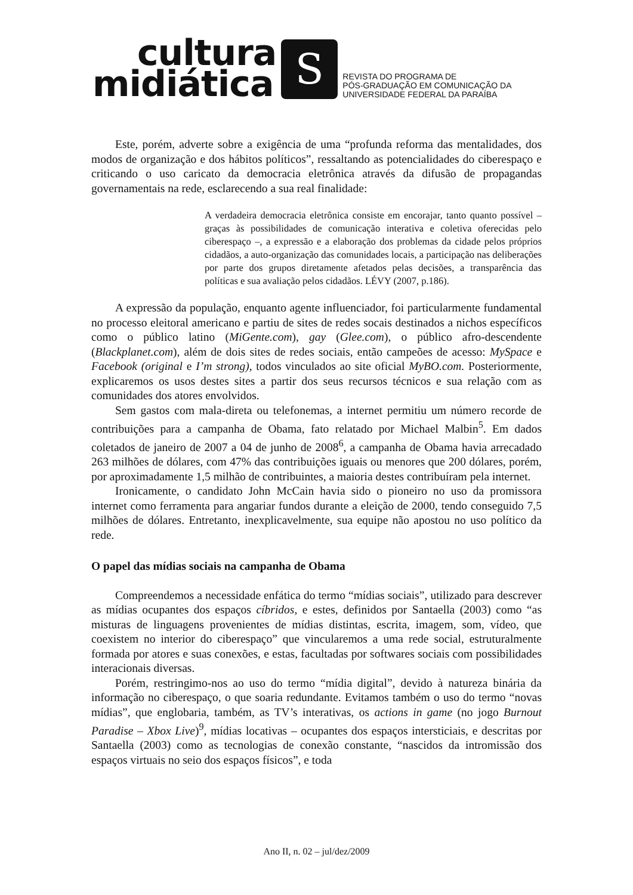cultura
midiática
S
REVISTA DO PROGRAMA DE
PÓS-GRADUAÇÃO EM COMUNICAÇÃO DA
UNIVERSIDADE FEDERAL DA PARAÍBA
Este, porém, adverte sobre a exigência de uma “profunda reforma das mentalidades, dos modos de organização e dos hábitos políticos”, ressaltando as potencialidades do ciberespaço e criticando o uso caricato da democracia eletrônica através da difusão de propagandas governamentais na rede, esclarecendo a sua real finalidade:
A verdadeira democracia eletrônica consiste em encorajar, tanto quanto possível – graças às possibilidades de comunicação interativa e coletiva oferecidas pelo ciberespaço –, a expressão e a elaboração dos problemas da cidade pelos próprios cidadãos, a auto-organização das comunidades locais, a participação nas deliberações por parte dos grupos diretamente afetados pelas decisões, a transparência das políticas e sua avaliação pelos cidadãos. LÉVY (2007, p.186).
A expressão da população, enquanto agente influenciador, foi particularmente fundamental no processo eleitoral americano e partiu de sites de redes socais destinados a nichos específicos como o público latino (MiGente.com), gay (Glee.com), o público afro-descendente (Blackplanet.com), além de dois sites de redes sociais, então campeões de acesso: MySpace e Facebook (original e I’m strong), todos vinculados ao site oficial MyBO.com. Posteriormente, explicaremos os usos destes sites a partir dos seus recursos técnicos e sua relação com as comunidades dos atores envolvidos.
Sem gastos com mala-direta ou telefonemas, a internet permitiu um número recorde de contribuições para a campanha de Obama, fato relatado por Michael Malbin<sup>5</sup>. Em dados coletados de janeiro de 2007 a 04 de junho de 2008<sup>6</sup>, a campanha de Obama havia arrecadado 263 milhões de dólares, com 47% das contribuições iguais ou menores que 200 dólares, porém, por aproximadamente 1,5 milhão de contribuintes, a maioria destes contribuíram pela internet.
Ironicamente, o candidato John McCain havia sido o pioneiro no uso da promissora internet como ferramenta para angariar fundos durante a eleição de 2000, tendo conseguido 7,5 milhões de dólares. Entretanto, inexplicavelmente, sua equipe não apostou no uso político da rede.
O papel das mídias sociais na campanha de Obama
Compreendemos a necessidade enfática do termo “mídias sociais”, utilizado para descrever as mídias ocupantes dos espaços cíbridos, e estes, definidos por Santaella (2003) como “as misturas de linguagens provenientes de mídias distintas, escrita, imagem, som, vídeo, que coexistem no interior do ciberespaço” que vincularemos a uma rede social, estruturalmente formada por atores e suas conexões, e estas, facultadas por softwares sociais com possibilidades interacionais diversas.
Porém, restringimo-nos ao uso do termo “mídia digital”, devido à natureza binária da informação no ciberespaço, o que soaria redundante. Evitamos também o uso do termo “novas mídias”, que englobaria, também, as TV’s interativas, os actions in game (no jogo Burnout Paradise – Xbox Live)<sup>9</sup>, mídias locativas – ocupantes dos espaços intersticiais, e descritas por Santaella (2003) como as tecnologias de conexão constante, “nascidos da intromissão dos espaços virtuais no seio dos espaços físicos”, e toda
Ano II, n. 02 – jul/dez/2009